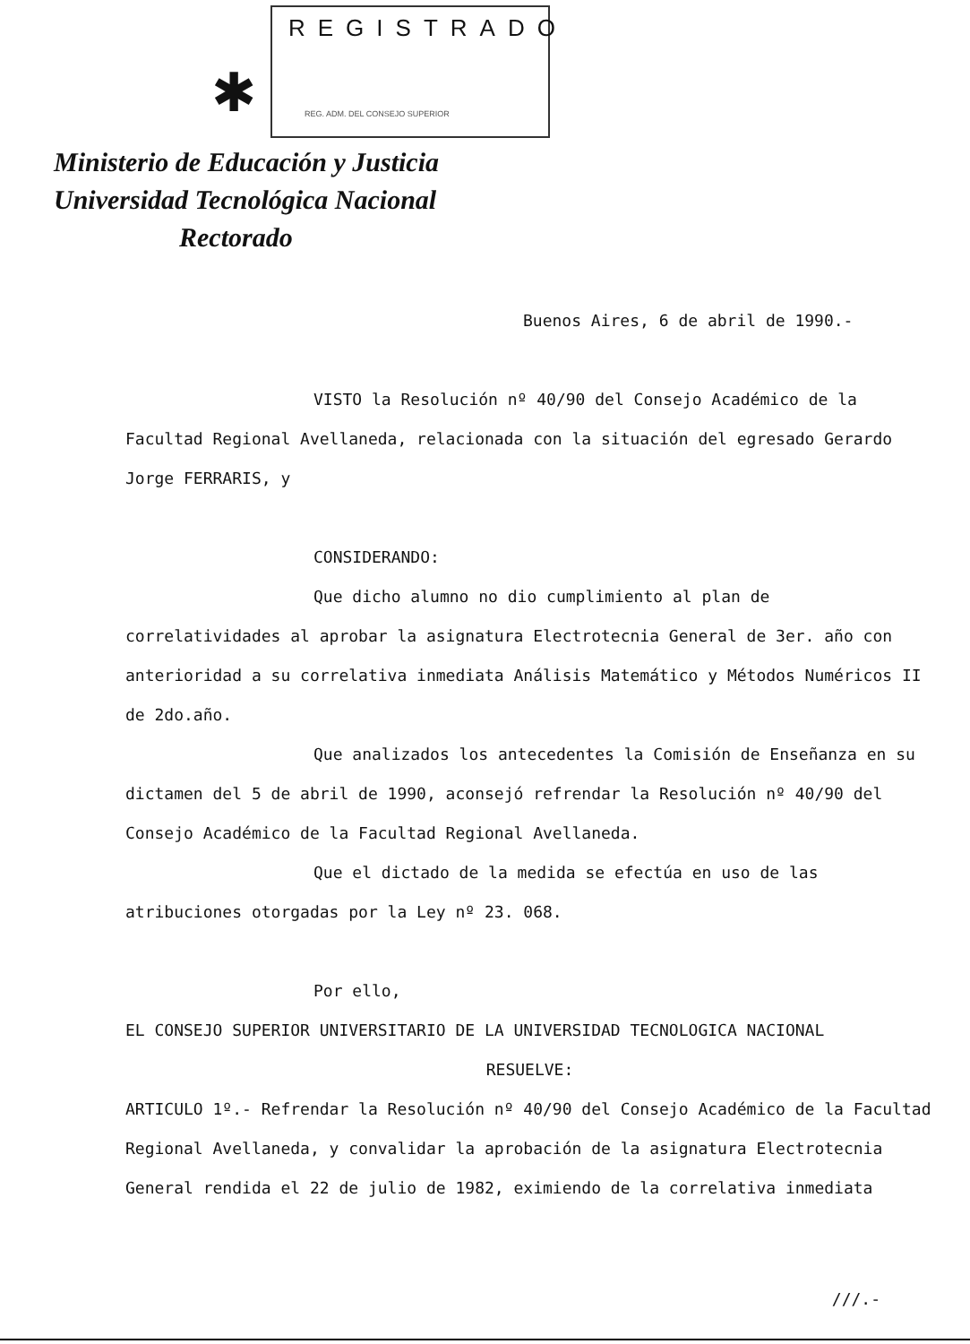✱
REGISTRADO
REG. ADM. DEL CONSEJO SUPERIOR
Ministerio de Educación y Justicia
Universidad Tecnológica Nacional
Rectorado
Buenos Aires, 6 de abril de 1990.-
VISTO la Resolución nº 40/90 del Consejo Académico de la Facultad Regional Avellaneda, relacionada con la situación del egresado Gerardo Jorge FERRARIS, y
CONSIDERANDO:
Que dicho alumno no dio cumplimiento al plan de correlatividades al aprobar la asignatura Electrotecnia General de 3er. año con anterioridad a su correlativa inmediata Análisis Matemático y Métodos Numéricos II de 2do.año.
Que analizados los antecedentes la Comisión de Enseñanza en su dictamen del 5 de abril de 1990, aconsejó refrendar la Resolución nº 40/90 del Consejo Académico de la Facultad Regional Avellaneda.
Que el dictado de la medida se efectúa en uso de las atribuciones otorgadas por la Ley nº 23. 068.
Por ello,
EL CONSEJO SUPERIOR UNIVERSITARIO DE LA UNIVERSIDAD TECNOLOGICA NACIONAL
RESUELVE:
ARTICULO 1º.- Refrendar la Resolución nº 40/90 del Consejo Académico de la Facultad Regional Avellaneda, y convalidar la aprobación de la asignatura Electrotecnia General rendida el 22 de julio de 1982, eximiendo de la correlativa inmediata
///.-